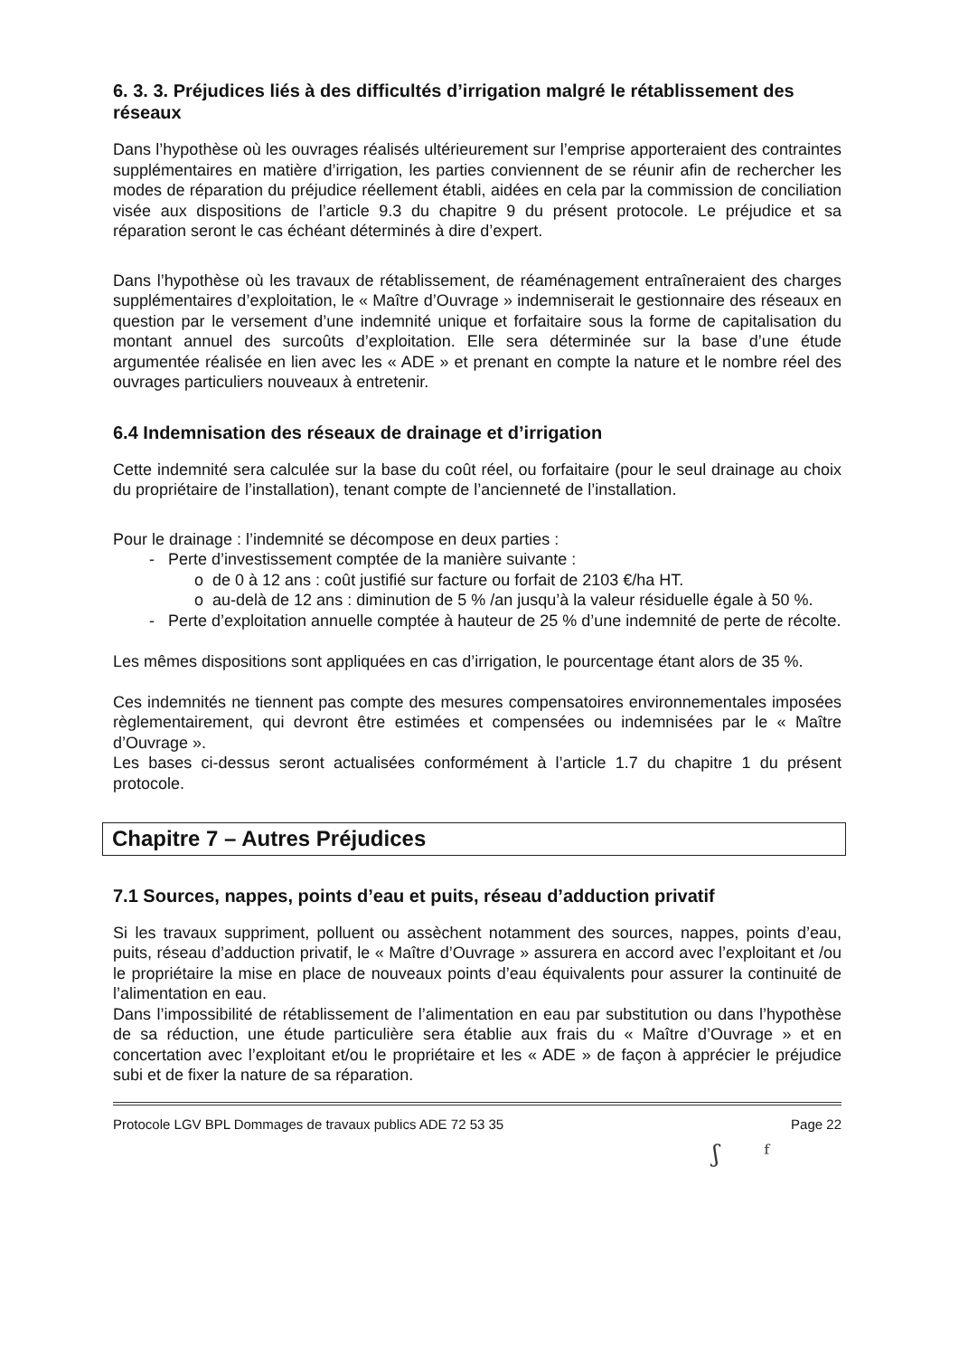6. 3. 3. Préjudices liés à des difficultés d’irrigation malgré le rétablissement des réseaux
Dans l’hypothèse où les ouvrages réalisés ultérieurement sur l’emprise apporteraient des contraintes supplémentaires en matière d’irrigation, les parties conviennent de se réunir afin de rechercher les modes de réparation du préjudice réellement établi, aidées en cela par la commission de conciliation visée aux dispositions de l’article 9.3 du chapitre 9 du présent protocole. Le préjudice et sa réparation seront le cas échéant déterminés à dire d’expert.
Dans l’hypothèse où les travaux de rétablissement, de réaménagement entraîneraient des charges supplémentaires d’exploitation, le « Maître d’Ouvrage » indemniserait le gestionnaire des réseaux en question par le versement d’une indemnité unique et forfaitaire sous la forme de capitalisation du montant annuel des surcoûts d’exploitation. Elle sera déterminée sur la base d’une étude argumentée réalisée en lien avec les « ADE » et prenant en compte la nature et le nombre réel des ouvrages particuliers nouveaux à entretenir.
6.4 Indemnisation des réseaux de drainage et d’irrigation
Cette indemnité sera calculée sur la base du coût réel, ou forfaitaire (pour le seul drainage au choix du propriétaire de l’installation), tenant compte de l’ancienneté de l’installation.
Pour le drainage : l’indemnité se décompose en deux parties :
- Perte d’investissement comptée de la manière suivante :
o de 0 à 12 ans : coût justifié sur facture ou forfait de 2103 €/ha HT.
o au-delà de 12 ans : diminution de 5 % /an jusqu’à la valeur résiduelle égale à 50 %.
- Perte d’exploitation annuelle comptée à hauteur de 25 % d’une indemnité de perte de récolte.
Les mêmes dispositions sont appliquées en cas d’irrigation, le pourcentage étant alors de 35 %.
Ces indemnités ne tiennent pas compte des mesures compensatoires environnementales imposées règlementairement, qui devront être estimées et compensées ou indemnisées par le « Maître d’Ouvrage ».
Les bases ci-dessus seront actualisées conformément à l’article 1.7 du chapitre 1 du présent protocole.
Chapitre 7 – Autres Préjudices
7.1 Sources, nappes, points d’eau et puits, réseau d’adduction privatif
Si les travaux suppriment, polluent ou assèchent notamment des sources, nappes, points d’eau, puits, réseau d’adduction privatif, le « Maître d’Ouvrage » assurera en accord avec l’exploitant et /ou le propriétaire la mise en place de nouveaux points d’eau équivalents pour assurer la continuité de l’alimentation en eau.
Dans l’impossibilité de rétablissement de l’alimentation en eau par substitution ou dans l’hypothèse de sa réduction, une étude particulière sera établie aux frais du « Maître d’Ouvrage » et en concertation avec l’exploitant et/ou le propriétaire et les « ADE » de façon à apprécier le préjudice subi et de fixer la nature de sa réparation.
Protocole LGV BPL Dommages de travaux publics ADE 72 53 35 Page 22
ʃ ᶠ